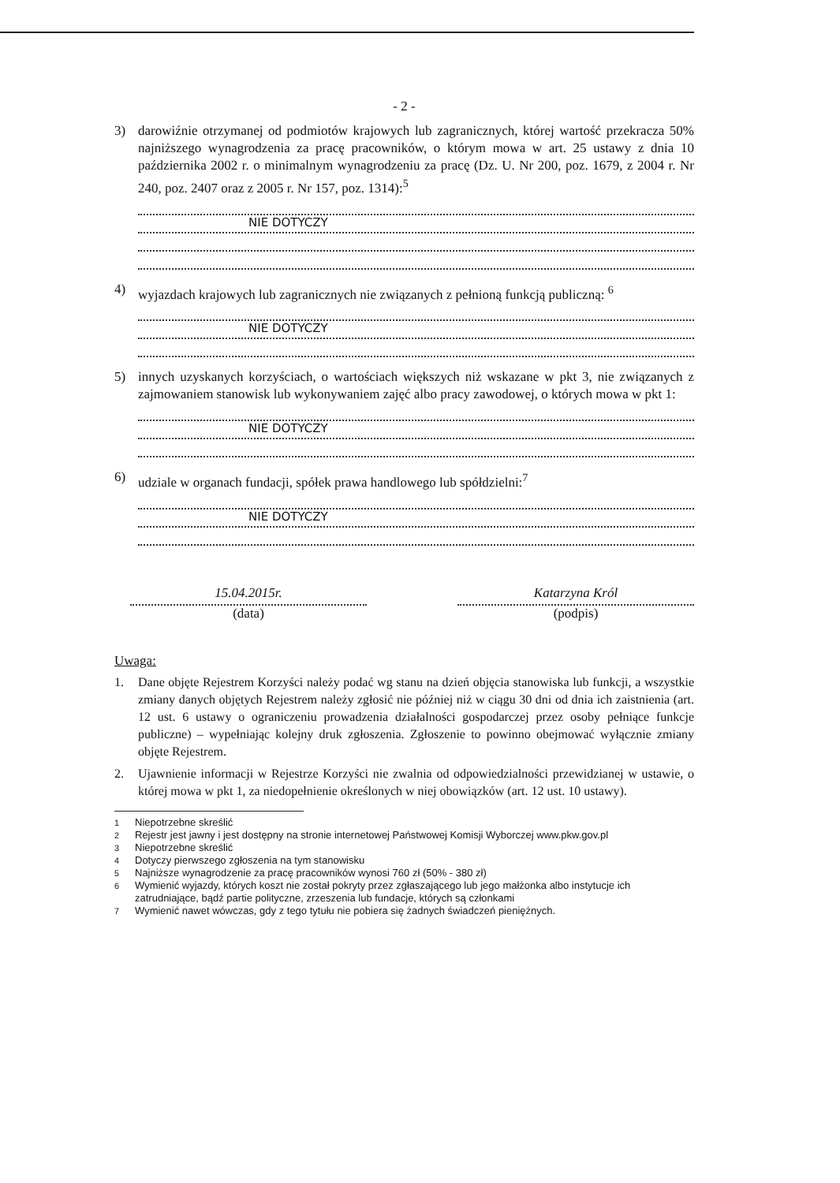- 2 -
3) darowiźnie otrzymanej od podmiotów krajowych lub zagranicznych, której wartość przekracza 50% najniższego wynagrodzenia za pracę pracowników, o którym mowa w art. 25 ustawy z dnia 10 października 2002 r. o minimalnym wynagrodzeniu za pracę (Dz. U. Nr 200, poz. 1679, z 2004 r. Nr 240, poz. 2407 oraz z 2005 r. Nr 157, poz. 1314):<sup>5</sup>
NIE DOTYCZY
4) wyjazdach krajowych lub zagranicznych nie związanych z pełnioną funkcją publiczną: <sup>6</sup>
NIE DOTYCZY
5) innych uzyskanych korzyściach, o wartościach większych niż wskazane w pkt 3, nie związanych z zajmowaniem stanowisk lub wykonywaniem zajęć albo pracy zawodowej, o których mowa w pkt 1:
NIE DOTYCZY
6) udziale w organach fundacji, spółek prawa handlowego lub spółdzielni:<sup>7</sup>
NIE DOTYCZY
15.04.2015r.
(data)
Katarzyna Król
(podpis)
Uwaga:
1. Dane objęte Rejestrem Korzyści należy podać wg stanu na dzień objęcia stanowiska lub funkcji, a wszystkie zmiany danych objętych Rejestrem należy zgłosić nie później niż w ciągu 30 dni od dnia ich zaistnienia (art. 12 ust. 6 ustawy o ograniczeniu prowadzenia działalności gospodarczej przez osoby pełniące funkcje publiczne) – wypełniając kolejny druk zgłoszenia. Zgłoszenie to powinno obejmować wyłącznie zmiany objęte Rejestrem.
2. Ujawnienie informacji w Rejestrze Korzyści nie zwalnia od odpowiedzialności przewidzianej w ustawie, o której mowa w pkt 1, za niedopełnienie określonych w niej obowiązków (art. 12 ust. 10 ustawy).
<sup>1</sup> Niepotrzebne skreślić
<sup>2</sup> Rejestr jest jawny i jest dostępny na stronie internetowej Państwowej Komisji Wyborczej www.pkw.gov.pl
<sup>3</sup> Niepotrzebne skreślić
<sup>4</sup> Dotyczy pierwszego zgłoszenia na tym stanowisku
<sup>5</sup> Najniższe wynagrodzenie za pracę pracowników wynosi 760 zł (50% - 380 zł)
<sup>6</sup> Wymienić wyjazdy, których koszt nie został pokryty przez zgłaszającego lub jego małżonka albo instytucje ich zatrudniające, bądź partie polityczne, zrzeszenia lub fundacje, których są członkami
<sup>7</sup> Wymienić nawet wówczas, gdy z tego tytułu nie pobiera się żadnych świadczeń pieniężnych.